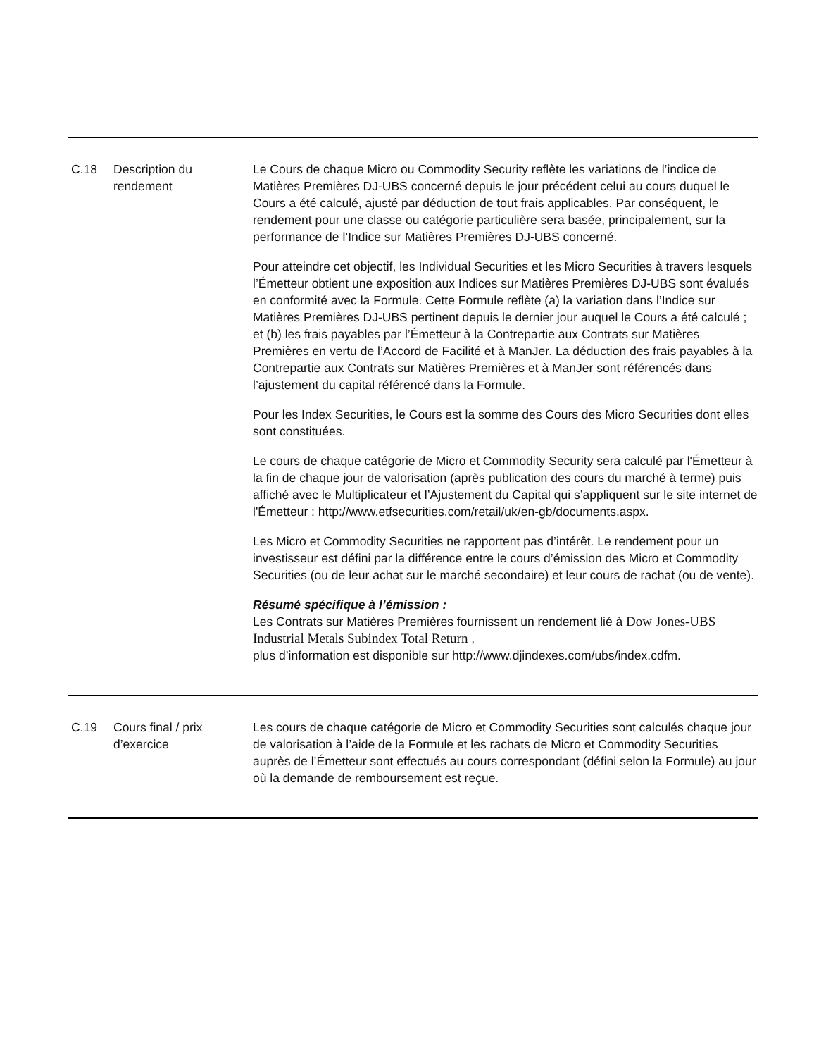| C.18 | Description du rendement | Le Cours de chaque Micro ou Commodity Security reflète les variations de l’indice de Matières Premières DJ-UBS concerné depuis le jour précédent celui au cours duquel le Cours a été calculé, ajusté par déduction de tout frais applicables. Par conséquent, le rendement pour une classe ou catégorie particulière sera basée, principalement, sur la performance de l’Indice sur Matières Premières DJ-UBS concerné. Pour atteindre cet objectif, les Individual Securities et les Micro Securities à travers lesquels l’Émetteur obtient une exposition aux Indices sur Matières Premières DJ-UBS sont évalués en conformité avec la Formule. Cette Formule reflète (a) la variation dans l’Indice sur Matières Premières DJ-UBS pertinent depuis le dernier jour auquel le Cours a été calculé ; et (b) les frais payables par l’Émetteur à la Contrepartie aux Contrats sur Matières Premières en vertu de l’Accord de Facilité et à ManJer. La déduction des frais payables à la Contrepartie aux Contrats sur Matières Premières et à ManJer sont référencés dans l’ajustement du capital référencé dans la Formule. Pour les Index Securities, le Cours est la somme des Cours des Micro Securities dont elles sont constituées. Le cours de chaque catégorie de Micro et Commodity Security sera calculé par l'Émetteur à la fin de chaque jour de valorisation (après publication des cours du marché à terme) puis affiché avec le Multiplicateur et l’Ajustement du Capital qui s’appliquent sur le site internet de l'Émetteur : http://www.etfsecurities.com/retail/uk/en-gb/documents.aspx. Les Micro et Commodity Securities ne rapportent pas d’intérêt. Le rendement pour un investisseur est défini par la différence entre le cours d’émission des Micro et Commodity Securities (ou de leur achat sur le marché secondaire) et leur cours de rachat (ou de vente). Résumé spécifique à l’émission : Les Contrats sur Matières Premières fournissent un rendement lié à Dow Jones-UBS Industrial Metals Subindex Total Return , plus d’information est disponible sur http://www.djindexes.com/ubs/index.cdfm. |
| C.19 | Cours final / prix d’exercice | Les cours de chaque catégorie de Micro et Commodity Securities sont calculés chaque jour de valorisation à l’aide de la Formule et les rachats de Micro et Commodity Securities auprès de l’Émetteur sont effectués au cours correspondant (défini selon la Formule) au jour où la demande de remboursement est reçue. |